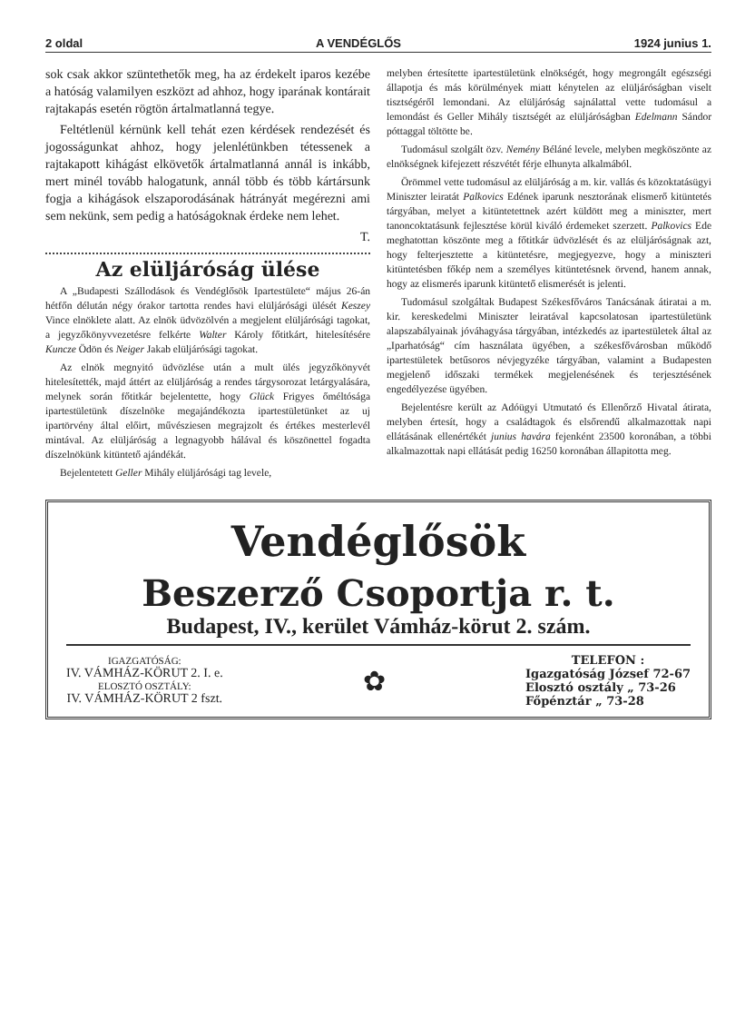2 oldal A VENDÉGLŐS 1924 junius 1.
sok csak akkor szüntethetők meg, ha az érdekelt iparos kezébe a hatóság valamilyen eszközt ad ahhoz, hogy iparának kontárait rajtakapás esetén rögtön ártalmatlanná tegye.
Feltétlenül kérnünk kell tehát ezen kérdések rendezését és jogosságunkat ahhoz, hogy jelenlétünkben tétessenek a rajtakapott kihágást elkövetők ártalmatlanná annál is inkább, mert minél tovább halogatunk, annál több és több kártársunk fogja a kihágások elszaporodásának hátrányát megérezni ami sem nekünk, sem pedig a hatóságoknak érdeke nem lehet.
T.
Az elüljáróság ülése
A „Budapesti Szállodások és Vendéglősök Ipartestülete“ május 26-án hétfőn délután négy órakor tartotta rendes havi elüljárósági ülését Keszey Vince elnöklete alatt. Az elnök üdvözölvén a megjelent elüljárósági tagokat, a jegyzőkönyvvezetésre felkérte Walter Károly főtitkárt, hitelesítésére Kuncze Ödön és Neiger Jakab elüljárósági tagokat.
Az elnök megnyitó üdvözlése után a mult ülés jegyzőkönyvét hitelesítették, majd áttért az elüljáróság a rendes tárgysorozat letárgyalására, melynek során főtitkár bejelentette, hogy Glück Frigyes őméltósága ipartestületünk díszelnöke megajándékozta ipartestületünket az uj ipartörvény által előirt, művésziesen megrajzolt és értékes mesterlevél mintával. Az elüljáróság a legnagyobb hálával és köszönettel fogadta díszelnökünk kitüntető ajándékát.
Bejelentetett Geller Mihály elüljárósági tag levele,
melyben értesítette ipartestületünk elnökségét, hogy megrongált egészségi állapotja és más körülmények miatt kénytelen az elüljáróságban viselt tisztségéről lemondani. Az elüljáróság sajnálattal vette tudomásul a lemondást és Geller Mihály tisztségét az elüljáróságban Edelmann Sándor póttaggal töltötte be.
Tudomásul szolgált özv. Nemény Béláné levele, melyben megköszönte az elnökségnek kifejezett részvétét férje elhunyta alkalmából.
Örömmel vette tudomásul az elüljáróság a m. kir. vallás és közoktatásügyi Miniszter leiratát Palkovics Edének iparunk nesztorának elismerő kitüntetés tárgyában, melyet a kitüntetettnek azért küldött meg a miniszter, mert tanoncoktatásunk fejlesztése körül kiváló érdemeket szerzett. Palkovics Ede meghatottan köszönte meg a főtitkár üdvözlését és az elüljáróságnak azt, hogy felterjesztette a kitüntetésre, megjegyezve, hogy a miniszteri kitüntetésben főkép nem a személyes kitüntetésnek örvend, hanem annak, hogy az elismerés iparunk kitüntető elismerését is jelenti.
Tudomásul szolgáltak Budapest Székesfőváros Tanácsának átiratai a m. kir. kereskedelmi Miniszter leiratával kapcsolatosan ipartestületünk alapszabályainak jóváhagyása tárgyában, intézkedés az ipartestületek által az „Iparhatóság“ cím használata ügyében, a székesfővárosban működő ipartestületek betűsoros névjegyzéke tárgyában, valamint a Budapesten megjelenő időszaki termékek megjelenésének és terjesztésének engedélyezése ügyében.
Bejelentésre került az Adóügyi Utmutató és Ellenőrző Hivatal átirata, melyben értesít, hogy a családtagok és elsőrendű alkalmazottak napi ellátásának ellenértékét junius havára fejenként 23500 koronában, a többi alkalmazottak napi ellátását pedig 16250 koronában állapitotta meg.
Vendéglősök
Beszerző Csoportja r. t.
Budapest, IV., kerület Vámház-körut 2. szám.
IGAZGATÓSÁG:
IV. VÁMHÁZ-KÖRUT 2. I. e.
ELOSZTÓ OSZTÁLY:
IV. VÁMHÁZ-KÖRUT 2 fszt.
✿
TELEFON :
Igazgatóság József 72-67
Elosztó osztály „ 73-26
Főpénztár „ 73-28